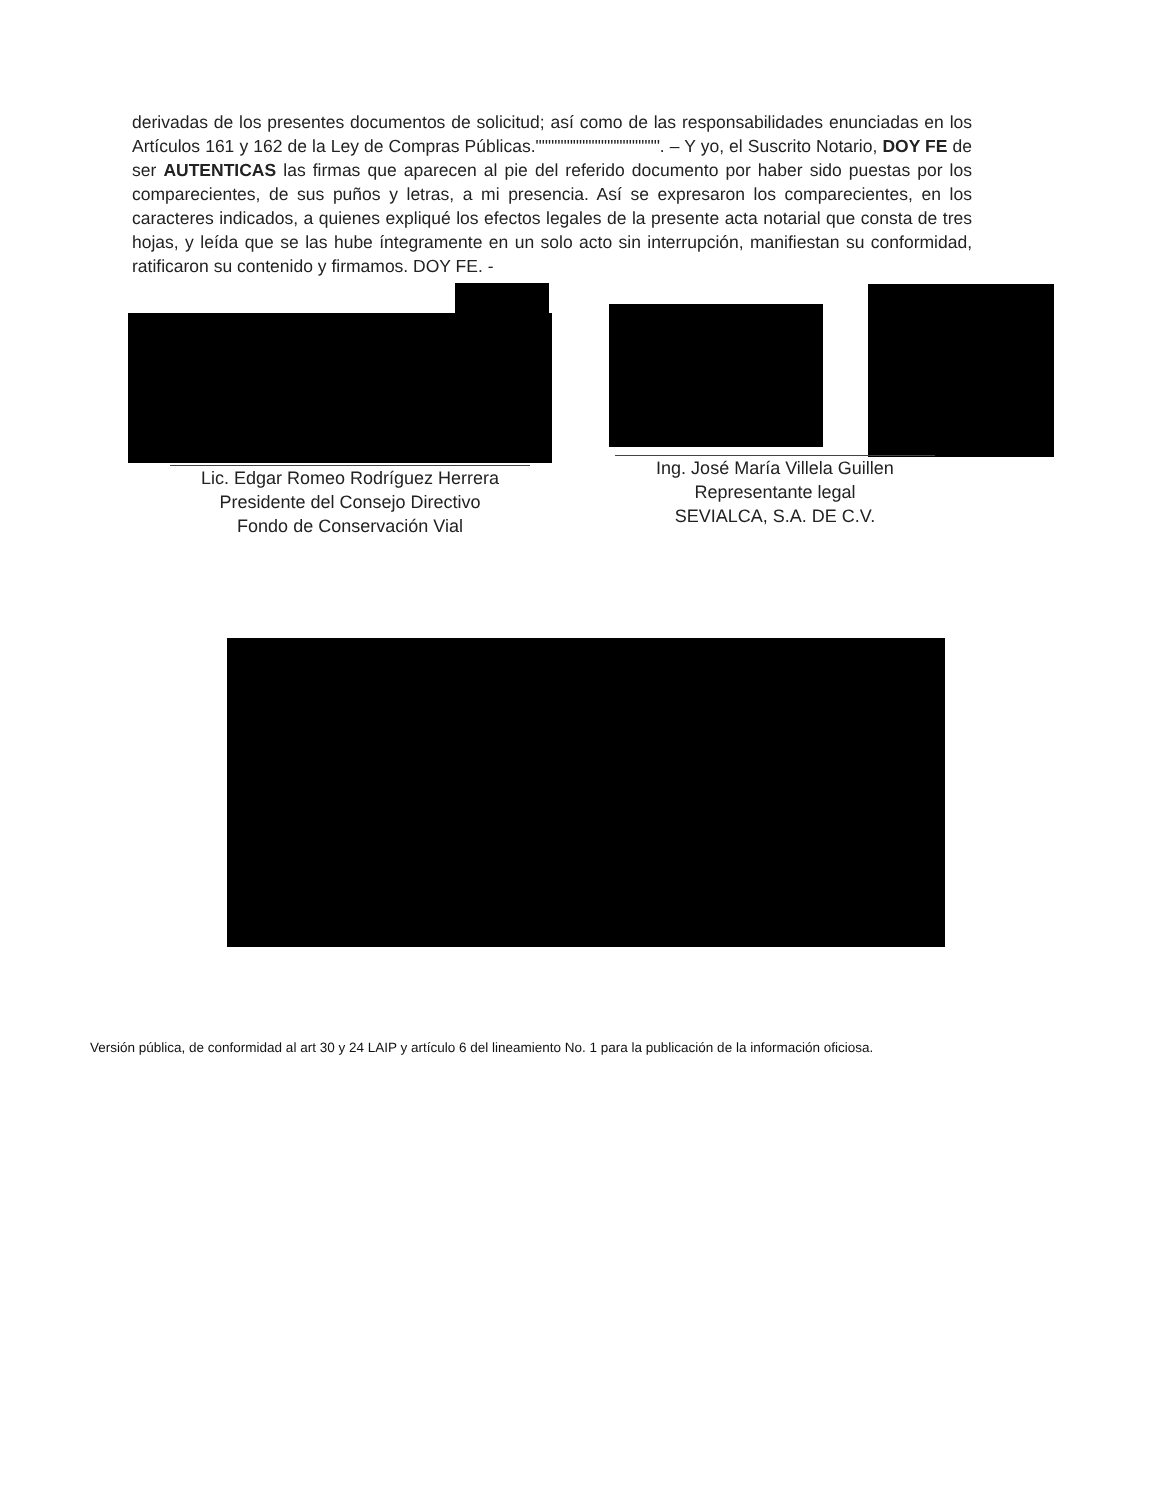derivadas de los presentes documentos de solicitud; así como de las responsabilidades enunciadas en los Artículos 161 y 162 de la Ley de Compras Públicas."""""""""""""""""""". – Y yo, el Suscrito Notario, DOY FE de ser AUTENTICAS las firmas que aparecen al pie del referido documento por haber sido puestas por los comparecientes, de sus puños y letras, a mi presencia. Así se expresaron los comparecientes, en los caracteres indicados, a quienes expliqué los efectos legales de la presente acta notarial que consta de tres hojas, y leída que se las hube íntegramente en un solo acto sin interrupción, manifiestan su conformidad, ratificaron su contenido y firmamos. DOY FE. -
Lic. Edgar Romeo Rodríguez Herrera
Presidente del Consejo Directivo
Fondo de Conservación Vial
Ing. José María Villela Guillen
Representante legal
SEVIALCA, S.A. DE C.V.
Versión pública, de conformidad al art 30 y 24 LAIP y artículo 6 del lineamiento No. 1 para la publicación de la información oficiosa.